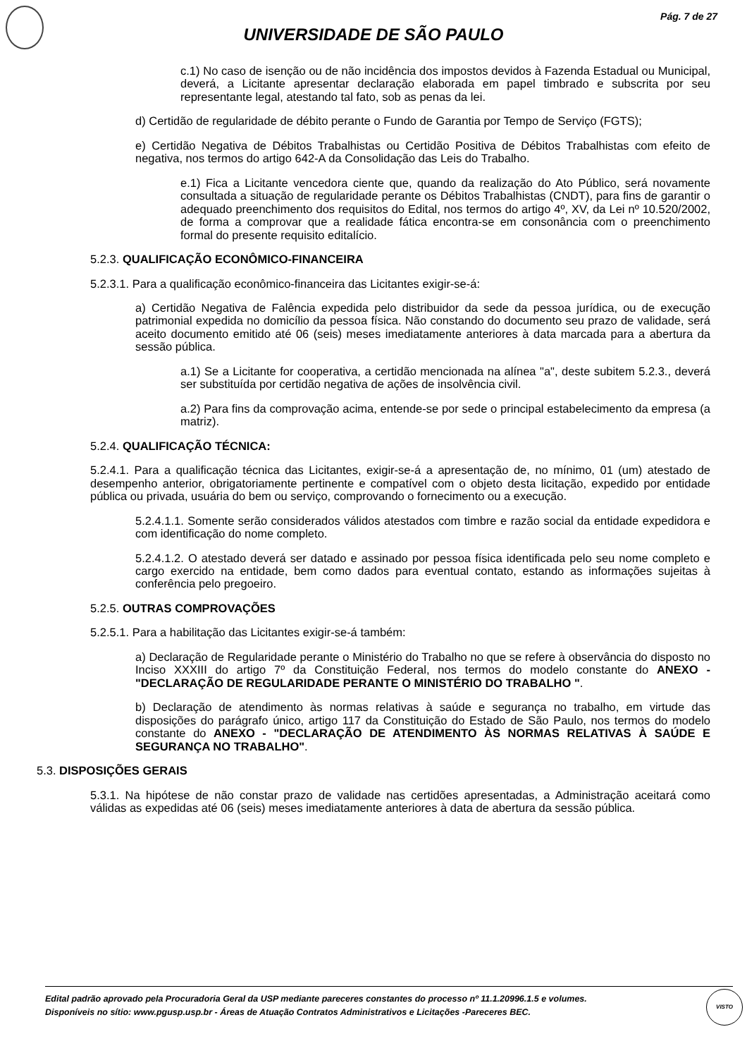Pág. 7 de 27
UNIVERSIDADE DE SÃO PAULO
c.1) No caso de isenção ou de não incidência dos impostos devidos à Fazenda Estadual ou Municipal, deverá, a Licitante apresentar declaração elaborada em papel timbrado e subscrita por seu representante legal, atestando tal fato, sob as penas da lei.
d) Certidão de regularidade de débito perante o Fundo de Garantia por Tempo de Serviço (FGTS);
e) Certidão Negativa de Débitos Trabalhistas ou Certidão Positiva de Débitos Trabalhistas com efeito de negativa, nos termos do artigo 642-A da Consolidação das Leis do Trabalho.
e.1) Fica a Licitante vencedora ciente que, quando da realização do Ato Público, será novamente consultada a situação de regularidade perante os Débitos Trabalhistas (CNDT), para fins de garantir o adequado preenchimento dos requisitos do Edital, nos termos do artigo 4º, XV, da Lei nº 10.520/2002, de forma a comprovar que a realidade fática encontra-se em consonância com o preenchimento formal do presente requisito editalício.
5.2.3. QUALIFICAÇÃO ECONÔMICO-FINANCEIRA
5.2.3.1. Para a qualificação econômico-financeira das Licitantes exigir-se-á:
a) Certidão Negativa de Falência expedida pelo distribuidor da sede da pessoa jurídica, ou de execução patrimonial expedida no domicílio da pessoa física. Não constando do documento seu prazo de validade, será aceito documento emitido até 06 (seis) meses imediatamente anteriores à data marcada para a abertura da sessão pública.
a.1) Se a Licitante for cooperativa, a certidão mencionada na alínea "a", deste subitem 5.2.3., deverá ser substituída por certidão negativa de ações de insolvência civil.
a.2) Para fins da comprovação acima, entende-se por sede o principal estabelecimento da empresa (a matriz).
5.2.4. QUALIFICAÇÃO TÉCNICA:
5.2.4.1. Para a qualificação técnica das Licitantes, exigir-se-á a apresentação de, no mínimo, 01 (um) atestado de desempenho anterior, obrigatoriamente pertinente e compatível com o objeto desta licitação, expedido por entidade pública ou privada, usuária do bem ou serviço, comprovando o fornecimento ou a execução.
5.2.4.1.1. Somente serão considerados válidos atestados com timbre e razão social da entidade expedidora e com identificação do nome completo.
5.2.4.1.2. O atestado deverá ser datado e assinado por pessoa física identificada pelo seu nome completo e cargo exercido na entidade, bem como dados para eventual contato, estando as informações sujeitas à conferência pelo pregoeiro.
5.2.5. OUTRAS COMPROVAÇÕES
5.2.5.1. Para a habilitação das Licitantes exigir-se-á também:
a) Declaração de Regularidade perante o Ministério do Trabalho no que se refere à observância do disposto no Inciso XXXIII do artigo 7º da Constituição Federal, nos termos do modelo constante do ANEXO - "DECLARAÇÃO DE REGULARIDADE PERANTE O MINISTÉRIO DO TRABALHO ".
b) Declaração de atendimento às normas relativas à saúde e segurança no trabalho, em virtude das disposições do parágrafo único, artigo 117 da Constituição do Estado de São Paulo, nos termos do modelo constante do ANEXO - "DECLARAÇÃO DE ATENDIMENTO ÀS NORMAS RELATIVAS À SAÚDE E SEGURANÇA NO TRABALHO".
5.3. DISPOSIÇÕES GERAIS
5.3.1. Na hipótese de não constar prazo de validade nas certidões apresentadas, a Administração aceitará como válidas as expedidas até 06 (seis) meses imediatamente anteriores à data de abertura da sessão pública.
Edital padrão aprovado pela Procuradoria Geral da USP mediante pareceres constantes do processo nº 11.1.20996.1.5 e volumes.
Disponíveis no sítio: www.pgusp.usp.br - Áreas de Atuação Contratos Administrativos e Licitações -Pareceres BEC.
VISTO